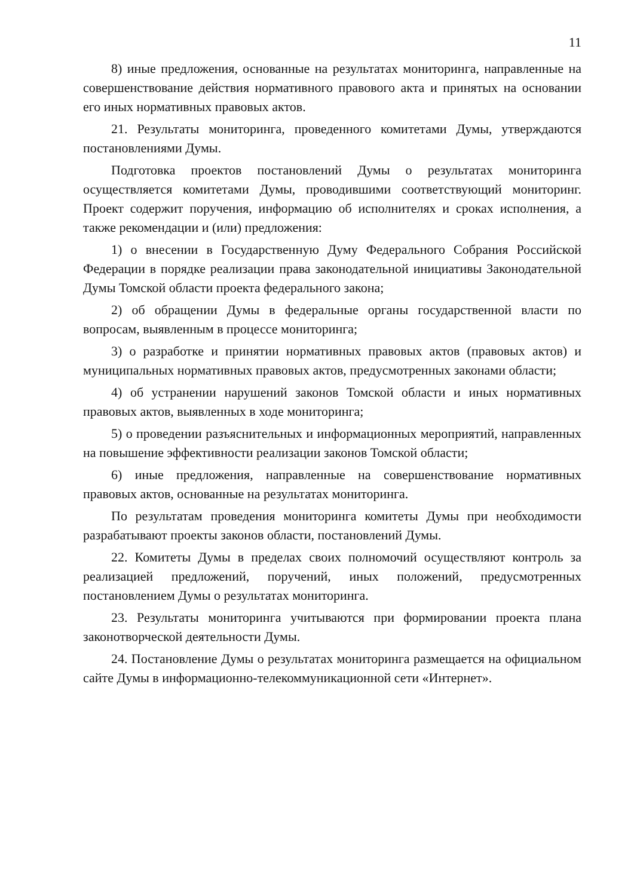11
8) иные предложения, основанные на результатах мониторинга, направленные на совершенствование действия нормативного правового акта и принятых на основании его иных нормативных правовых актов.
21. Результаты мониторинга, проведенного комитетами Думы, утверждаются постановлениями Думы.
Подготовка проектов постановлений Думы о результатах мониторинга осуществляется комитетами Думы, проводившими соответствующий мониторинг. Проект содержит поручения, информацию об исполнителях и сроках исполнения, а также рекомендации и (или) предложения:
1) о внесении в Государственную Думу Федерального Собрания Российской Федерации в порядке реализации права законодательной инициативы Законодательной Думы Томской области проекта федерального закона;
2) об обращении Думы в федеральные органы государственной власти по вопросам, выявленным в процессе мониторинга;
3) о разработке и принятии нормативных правовых актов (правовых актов) и муниципальных нормативных правовых актов, предусмотренных законами области;
4) об устранении нарушений законов Томской области и иных нормативных правовых актов, выявленных в ходе мониторинга;
5) о проведении разъяснительных и информационных мероприятий, направленных на повышение эффективности реализации законов Томской области;
6) иные предложения, направленные на совершенствование нормативных правовых актов, основанные на результатах мониторинга.
По результатам проведения мониторинга комитеты Думы при необходимости разрабатывают проекты законов области, постановлений Думы.
22. Комитеты Думы в пределах своих полномочий осуществляют контроль за реализацией предложений, поручений, иных положений, предусмотренных постановлением Думы о результатах мониторинга.
23. Результаты мониторинга учитываются при формировании проекта плана законотворческой деятельности Думы.
24. Постановление Думы о результатах мониторинга размещается на официальном сайте Думы в информационно-телекоммуникационной сети «Интернет».